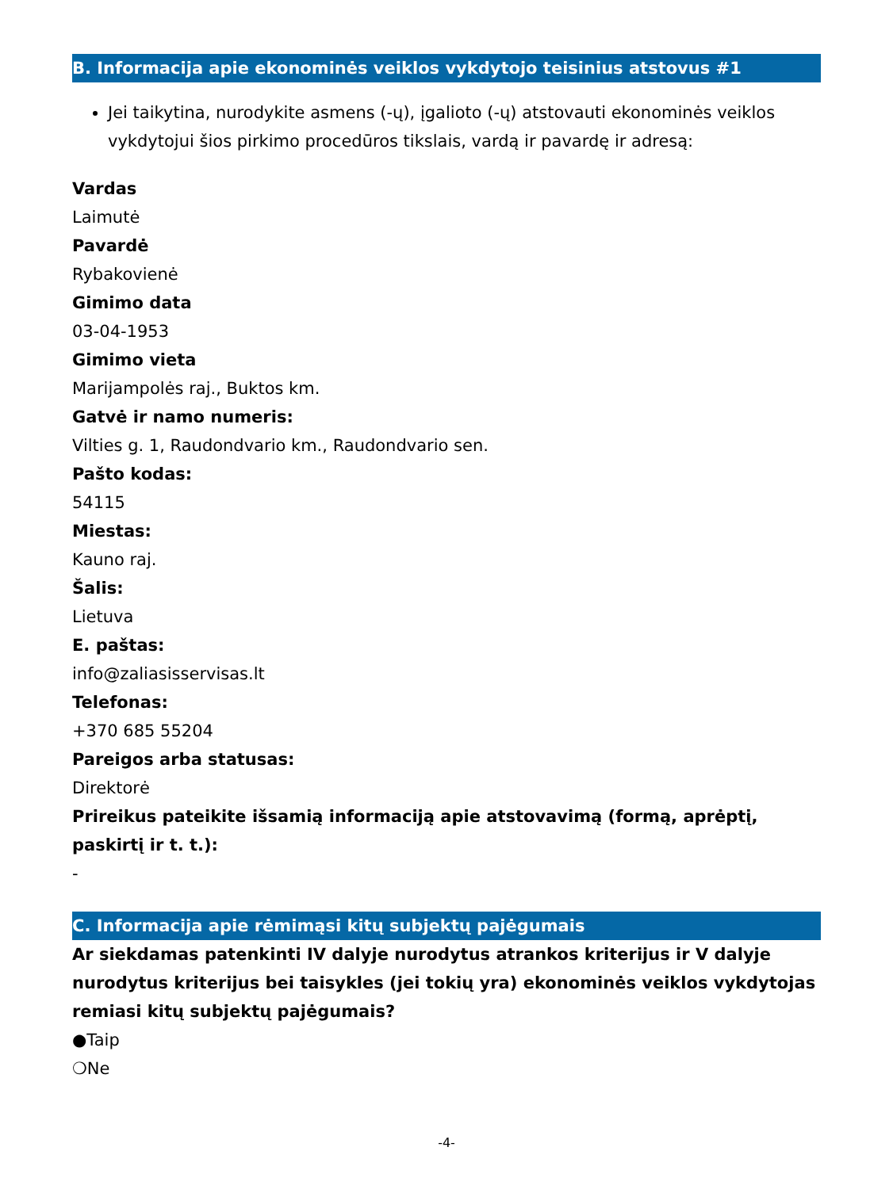B. Informacija apie ekonominės veiklos vykdytojo teisinius atstovus #1
Jei taikytina, nurodykite asmens (-ų), įgalioto (-ų) atstovauti ekonominės veiklos vykdytojui šios pirkimo procedūros tikslais, vardą ir pavardę ir adresą:
Vardas
Laimutė
Pavardė
Rybakovienė
Gimimo data
03-04-1953
Gimimo vieta
Marijampolės raj., Buktos km.
Gatvė ir namo numeris:
Vilties g. 1, Raudondvario km., Raudondvario sen.
Pašto kodas:
54115
Miestas:
Kauno raj.
Šalis:
Lietuva
E. paštas:
info@zaliasisservisas.lt
Telefonas:
+370 685 55204
Pareigos arba statusas:
Direktorė
Prireikus pateikite išsamią informaciją apie atstovavimą (formą, aprėptį, paskirtį ir t. t.):
-
C. Informacija apie rėmimąsi kitų subjektų pajėgumais
Ar siekdamas patenkinti IV dalyje nurodytus atrankos kriterijus ir V dalyje nurodytus kriterijus bei taisykles (jei tokių yra) ekonominės veiklos vykdytojas remiasi kitų subjektų pajėgumais?
●Taip
❍Ne
-4-